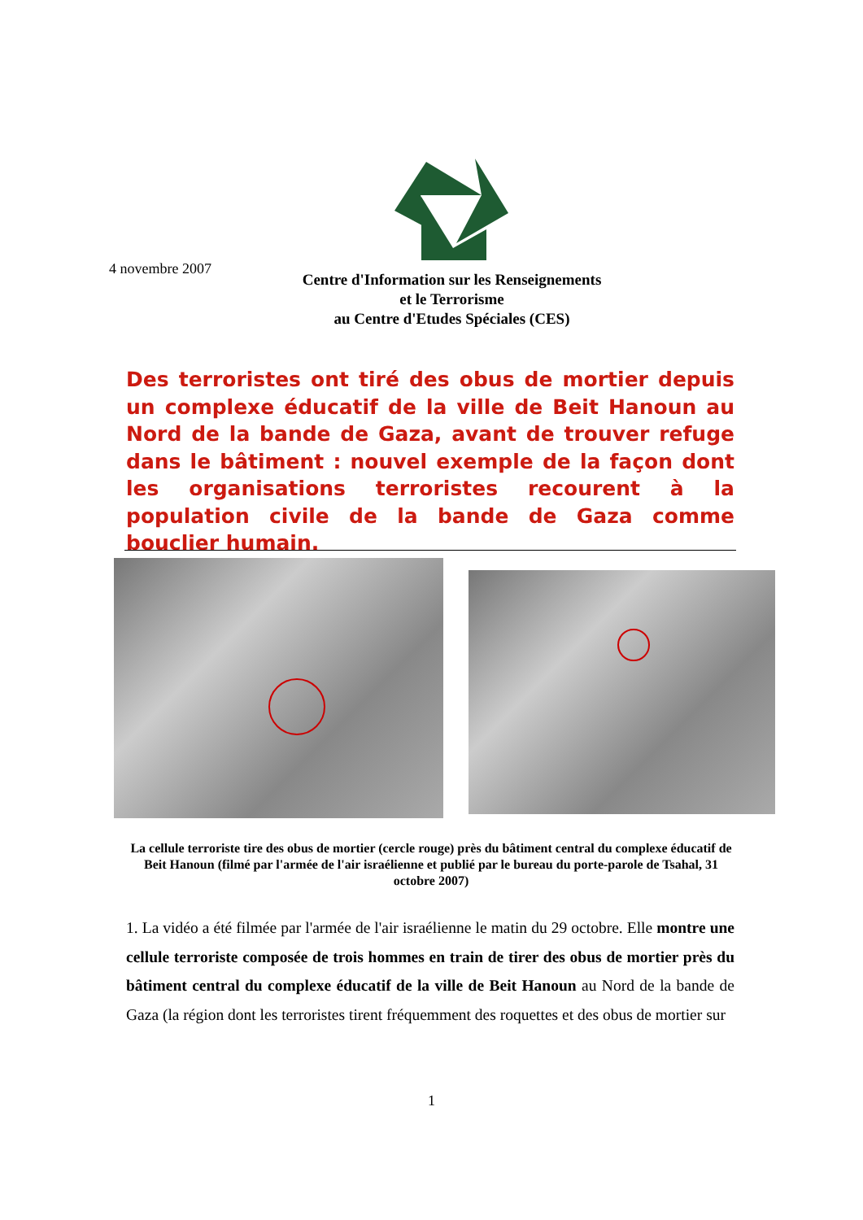4 novembre 2007
Centre d'Information sur les Renseignements
et le Terrorisme
au Centre d'Etudes Spéciales (CES)
Des terroristes ont tiré des obus de mortier depuis un complexe éducatif de la ville de Beit Hanoun au Nord de la bande de Gaza, avant de trouver refuge dans le bâtiment : nouvel exemple de la façon dont les organisations terroristes recourent à la population civile de la bande de Gaza comme bouclier humain.
La cellule terroriste tire des obus de mortier (cercle rouge) près du bâtiment central du complexe éducatif de Beit Hanoun (filmé par l'armée de l'air israélienne et publié par le bureau du porte-parole de Tsahal, 31 octobre 2007)
1. La vidéo a été filmée par l'armée de l'air israélienne le matin du 29 octobre. Elle montre une cellule terroriste composée de trois hommes en train de tirer des obus de mortier près du bâtiment central du complexe éducatif de la ville de Beit Hanoun au Nord de la bande de Gaza (la région dont les terroristes tirent fréquemment des roquettes et des obus de mortier sur
1